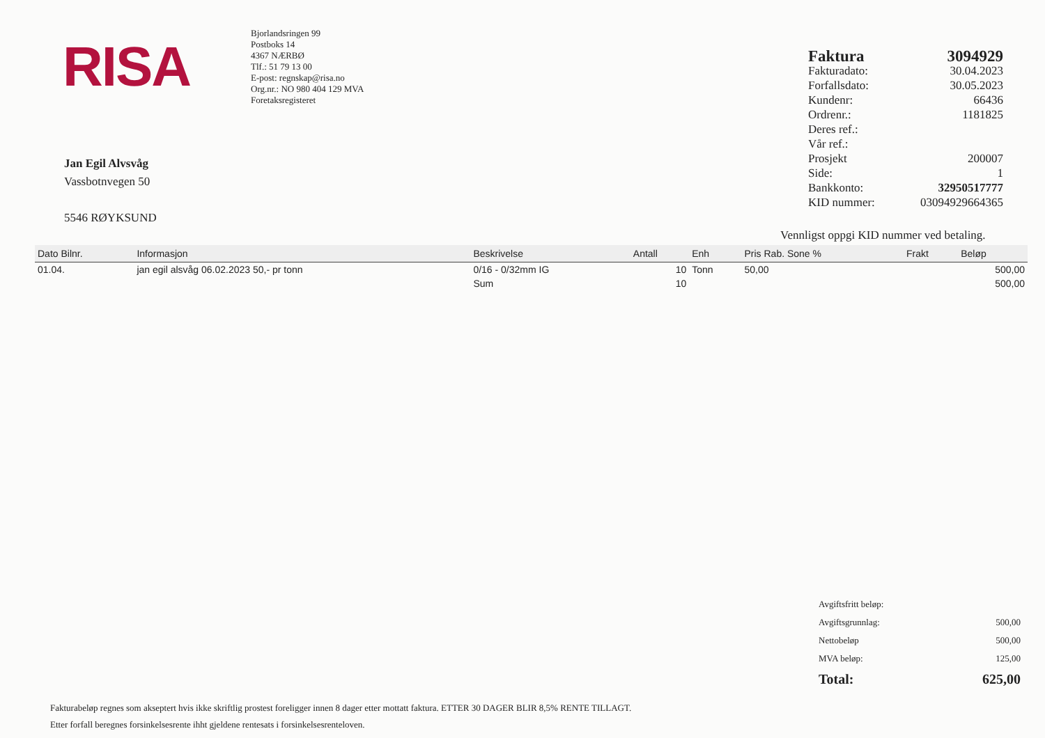RISA
Bjorlandsringen 99
Postboks 14
4367 NÆRBØ
Tlf.: 51 79 13 00
E-post: regnskap@risa.no
Org.nr.: NO 980 404 129 MVA
Foretaksregisteret
| Faktura | 3094929 |
| Fakturadato: | 30.04.2023 |
| Forfallsdato: | 30.05.2023 |
| Kundenr: | 66436 |
| Ordrenr.: | 1181825 |
| Deres ref.: | |
| Vår ref.: | |
| Prosjekt | 200007 |
| Side: | 1 |
| Bankkonto: | 32950517777 |
| KID nummer: | 03094929664365 |
Jan Egil Alvsvåg
Vassbotnvegen 50
5546 RØYKSUND
Vennligst oppgi KID nummer ved betaling.
| Dato Bilnr. | Informasjon | Beskrivelse | Antall | Enh | Pris Rab. Sone % | Frakt | Beløp |
| --- | --- | --- | --- | --- | --- | --- | --- |
| 01.04. | jan egil alsvåg 06.02.2023 50,- pr tonn | 0/16 - 0/32mm IG | 10 | Tonn | 50,00 | | 500,00 |
| | | Sum | 10 | | | | 500,00 |
| Avgiftsfritt beløp: | |
| Avgiftsgrunnlag: | 500,00 |
| Nettobeløp | 500,00 |
| MVA beløp: | 125,00 |
| Total: | 625,00 |
Fakturabeløp regnes som akseptert hvis ikke skriftlig prostest foreligger innen 8 dager etter mottatt faktura. ETTER 30 DAGER BLIR 8,5% RENTE TILLAGT.
Etter forfall beregnes forsinkelsesrente ihht gjeldene rentesats i forsinkelsesrenteloven.